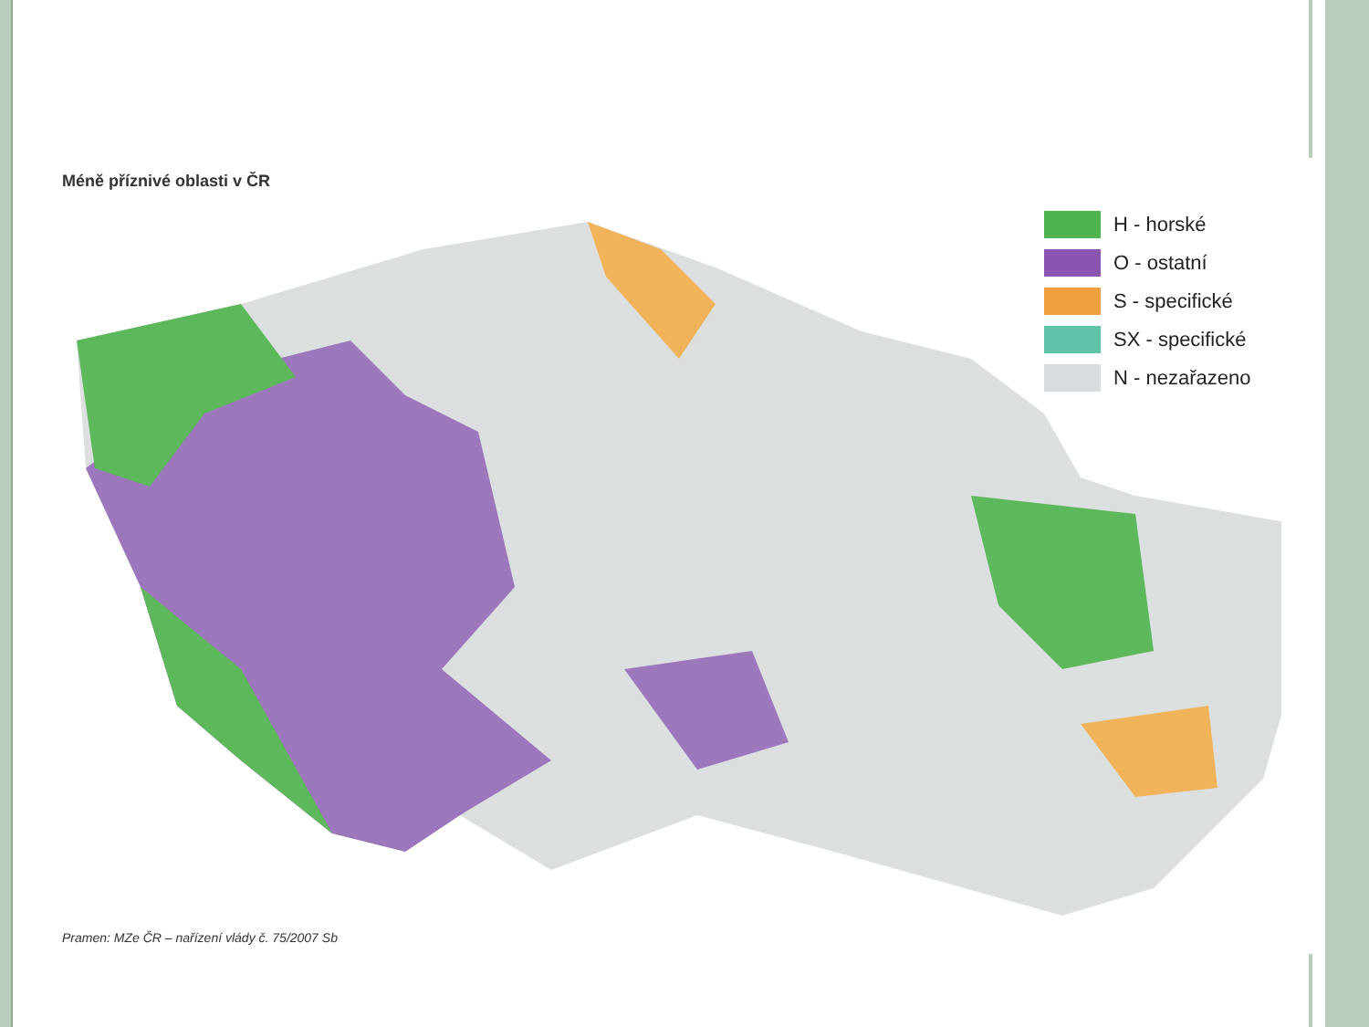Méně příznivé oblasti v ČR
H - horské
O - ostatní
S - specifické
SX - specifické
N - nezařazeno
Pramen: MZe ČR – nařízení vlády č. 75/2007 Sb